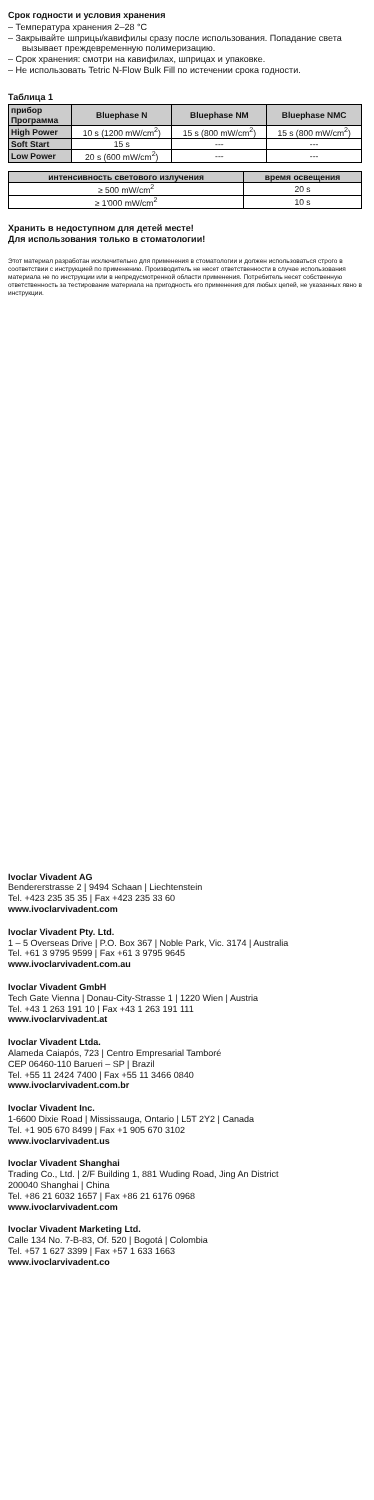Срок годности и условия хранения
– Температура хранения 2–28 °C
– Закрывайте шприцы/кавифилы сразу после использования. Попадание света вызывает преждевременную полимеризацию.
– Срок хранения: смотри на кавифилах, шприцах и упаковке.
– Не использовать Tetric N-Flow Bulk Fill по истечении срока годности.
Таблица 1
| прибор Программа | Bluephase N | Bluephase NM | Bluephase NMC |
| --- | --- | --- | --- |
| High Power | 10 s (1200 mW/cm<sup>2</sup>) | 15 s (800 mW/cm<sup>2</sup>) | 15 s (800 mW/cm<sup>2</sup>) |
| Soft Start | 15 s | --- | --- |
| Low Power | 20 s (600 mW/cm<sup>2</sup>) | --- | --- |
| интенсивность светового излучения | время освещения |
| --- | --- |
| ≥ 500 mW/cm<sup>2</sup> | 20 s |
| ≥ 1'000 mW/cm<sup>2</sup> | 10 s |
Хранить в недоступном для детей месте!
Для использования только в стоматологии!
Этот материал разработан исключительно для применения в стоматологии и должен использоваться строго в соответствии с инструкцией по применению. Производитель не несет ответственности в случае использования материала не по инструкции или в непредусмотренной области применения. Потребитель несет собственную ответственность за тестирование материала на пригодность его применения для любых целей, не указанных явно в инструкции.
Ivoclar Vivadent AG
Bendererstrasse 2 | 9494 Schaan | Liechtenstein
Tel. +423 235 35 35 | Fax +423 235 33 60
www.ivoclarvivadent.com
Ivoclar Vivadent Pty. Ltd.
1 – 5 Overseas Drive | P.O. Box 367 | Noble Park, Vic. 3174 | Australia
Tel. +61 3 9795 9599 | Fax +61 3 9795 9645
www.ivoclarvivadent.com.au
Ivoclar Vivadent GmbH
Tech Gate Vienna | Donau-City-Strasse 1 | 1220 Wien | Austria
Tel. +43 1 263 191 10 | Fax +43 1 263 191 111
www.ivoclarvivadent.at
Ivoclar Vivadent Ltda.
Alameda Caiapós, 723 | Centro Empresarial Tamboré
CEP 06460-110 Barueri – SP | Brazil
Tel. +55 11 2424 7400 | Fax +55 11 3466 0840
www.ivoclarvivadent.com.br
Ivoclar Vivadent Inc.
1-6600 Dixie Road | Mississauga, Ontario | L5T 2Y2 | Canada
Tel. +1 905 670 8499 | Fax +1 905 670 3102
www.ivoclarvivadent.us
Ivoclar Vivadent Shanghai
Trading Co., Ltd. | 2/F Building 1, 881 Wuding Road, Jing An District
200040 Shanghai | China
Tel. +86 21 6032 1657 | Fax +86 21 6176 0968
www.ivoclarvivadent.com
Ivoclar Vivadent Marketing Ltd.
Calle 134 No. 7-B-83, Of. 520 | Bogotá | Colombia
Tel. +57 1 627 3399 | Fax +57 1 633 1663
www.ivoclarvivadent.co